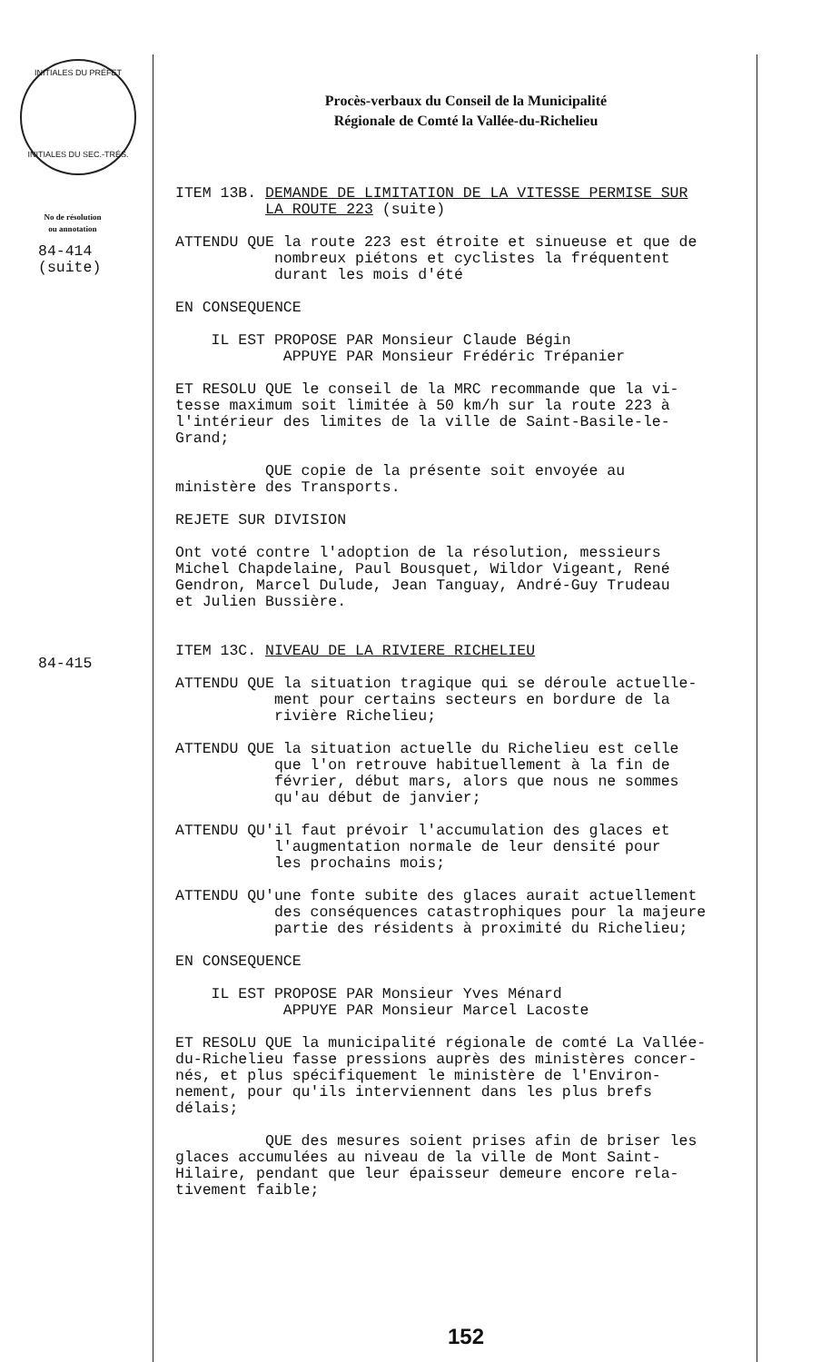INITIALES DU PRÉFET
INITIALES DU SEC.-TRÉS.
No de résolution
ou annotation
84-414 (suite)
84-415
Procès-verbaux du Conseil de la Municipalité
Régionale de Comté la Vallée-du-Richelieu
ITEM 13B. DEMANDE DE LIMITATION DE LA VITESSE PERMISE SUR LA ROUTE 223 (suite)
ATTENDU QUE la route 223 est étroite et sinueuse et que de nombreux piétons et cyclistes la fréquentent durant les mois d'été
EN CONSEQUENCE
IL EST PROPOSE PAR Monsieur Claude Bégin APPUYE PAR Monsieur Frédéric Trépanier
ET RESOLU QUE le conseil de la MRC recommande que la vi- tesse maximum soit limitée à 50 km/h sur la route 223 à l'intérieur des limites de la ville de Saint-Basile-le- Grand;
QUE copie de la présente soit envoyée au ministère des Transports.
REJETE SUR DIVISION
Ont voté contre l'adoption de la résolution, messieurs Michel Chapdelaine, Paul Bousquet, Wildor Vigeant, René Gendron, Marcel Dulude, Jean Tanguay, André-Guy Trudeau et Julien Bussière.
ITEM 13C. NIVEAU DE LA RIVIERE RICHELIEU
ATTENDU QUE la situation tragique qui se déroule actuelle- ment pour certains secteurs en bordure de la rivière Richelieu;
ATTENDU QUE la situation actuelle du Richelieu est celle que l'on retrouve habituellement à la fin de février, début mars, alors que nous ne sommes qu'au début de janvier;
ATTENDU QU'il faut prévoir l'accumulation des glaces et l'augmentation normale de leur densité pour les prochains mois;
ATTENDU QU'une fonte subite des glaces aurait actuellement des conséquences catastrophiques pour la majeure partie des résidents à proximité du Richelieu;
EN CONSEQUENCE
IL EST PROPOSE PAR Monsieur Yves Ménard APPUYE PAR Monsieur Marcel Lacoste
ET RESOLU QUE la municipalité régionale de comté La Vallée- du-Richelieu fasse pressions auprès des ministères concer- nés, et plus spécifiquement le ministère de l'Environ- nement, pour qu'ils interviennent dans les plus brefs délais;
QUE des mesures soient prises afin de briser les glaces accumulées au niveau de la ville de Mont Saint- Hilaire, pendant que leur épaisseur demeure encore rela- tivement faible;
152